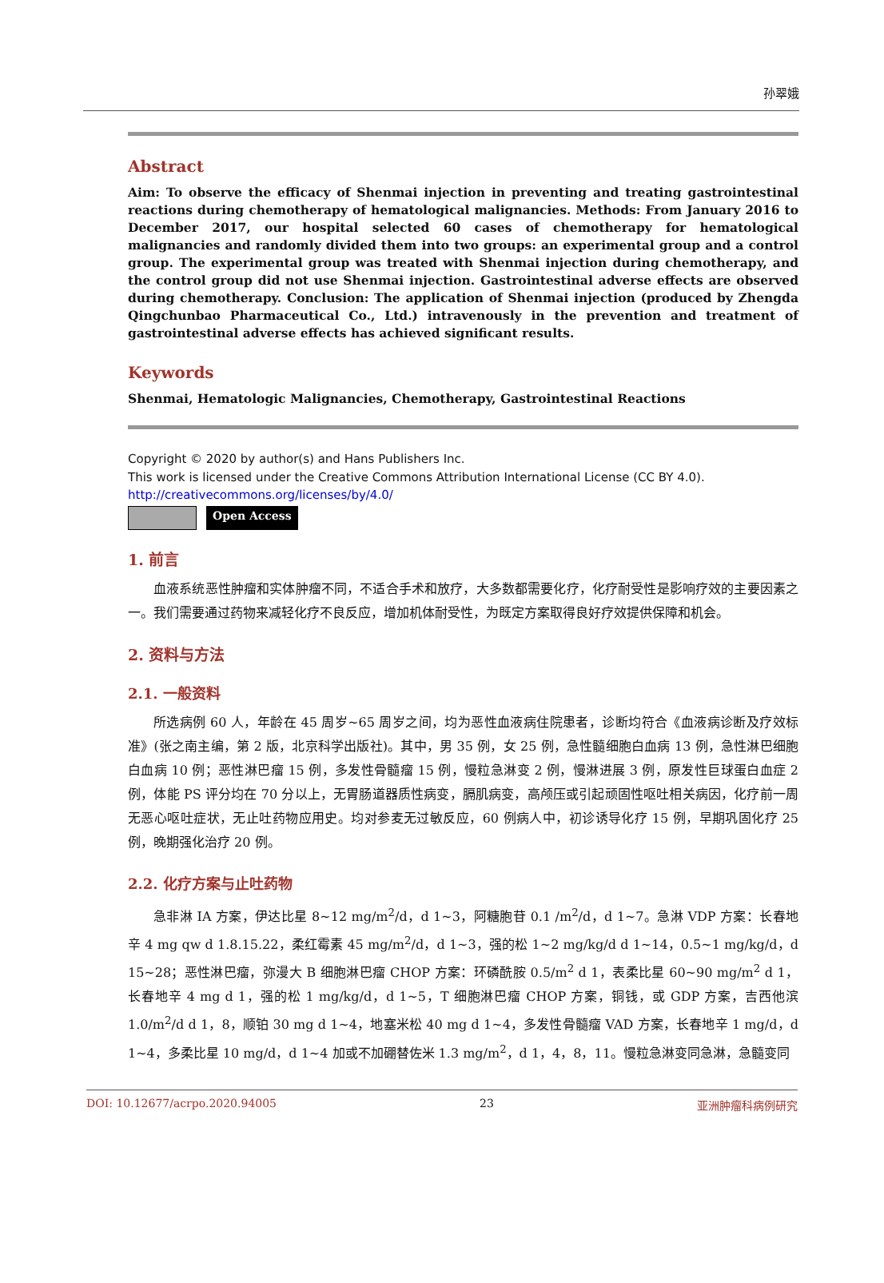孙翠娥
Abstract
Aim: To observe the efficacy of Shenmai injection in preventing and treating gastrointestinal reactions during chemotherapy of hematological malignancies. Methods: From January 2016 to December 2017, our hospital selected 60 cases of chemotherapy for hematological malignancies and randomly divided them into two groups: an experimental group and a control group. The experimental group was treated with Shenmai injection during chemotherapy, and the control group did not use Shenmai injection. Gastrointestinal adverse effects are observed during chemotherapy. Conclusion: The application of Shenmai injection (produced by Zhengda Qingchunbao Pharmaceutical Co., Ltd.) intravenously in the prevention and treatment of gastrointestinal adverse effects has achieved significant results.
Keywords
Shenmai, Hematologic Malignancies, Chemotherapy, Gastrointestinal Reactions
Copyright © 2020 by author(s) and Hans Publishers Inc.
This work is licensed under the Creative Commons Attribution International License (CC BY 4.0).
http://creativecommons.org/licenses/by/4.0/
Open Access
1. 前言
血液系统恶性肿瘤和实体肿瘤不同，不适合手术和放疗，大多数都需要化疗，化疗耐受性是影响疗效的主要因素之一。我们需要通过药物来减轻化疗不良反应，增加机体耐受性，为既定方案取得良好疗效提供保障和机会。
2. 资料与方法
2.1. 一般资料
所选病例 60 人，年龄在 45 周岁~65 周岁之间，均为恶性血液病住院患者，诊断均符合《血液病诊断及疗效标准》(张之南主编，第 2 版，北京科学出版社)。其中，男 35 例，女 25 例，急性髓细胞白血病 13 例，急性淋巴细胞白血病 10 例；恶性淋巴瘤 15 例，多发性骨髓瘤 15 例，慢粒急淋变 2 例，慢淋进展 3 例，原发性巨球蛋白血症 2 例，体能 PS 评分均在 70 分以上，无胃肠道器质性病变，膈肌病变，高颅压或引起顽固性呕吐相关病因，化疗前一周无恶心呕吐症状，无止吐药物应用史。均对参麦无过敏反应，60 例病人中，初诊诱导化疗 15 例，早期巩固化疗 25 例，晚期强化治疗 20 例。
2.2. 化疗方案与止吐药物
急非淋 IA 方案，伊达比星 8~12 mg/m<sup>2</sup>/d，d 1~3，阿糖胞苷 0.1 /m<sup>2</sup>/d，d 1~7。急淋 VDP 方案：长春地辛 4 mg qw d 1.8.15.22，柔红霉素 45 mg/m<sup>2</sup>/d，d 1~3，强的松 1~2 mg/kg/d d 1~14，0.5~1 mg/kg/d，d 15~28；恶性淋巴瘤，弥漫大 B 细胞淋巴瘤 CHOP 方案：环磷酰胺 0.5/m<sup>2</sup> d 1，表柔比星 60~90 mg/m<sup>2</sup> d 1，长春地辛 4 mg d 1，强的松 1 mg/kg/d，d 1~5，T 细胞淋巴瘤 CHOP 方案，铜钱，或 GDP 方案，吉西他滨 1.0/m<sup>2</sup>/d d 1，8，顺铂 30 mg d 1~4，地塞米松 40 mg d 1~4，多发性骨髓瘤 VAD 方案，长春地辛 1 mg/d，d 1~4，多柔比星 10 mg/d，d 1~4 加或不加硼替佐米 1.3 mg/m<sup>2</sup>，d 1，4，8，11。慢粒急淋变同急淋，急髓变同
DOI: 10.12677/acrpo.2020.94005 23 亚洲肿瘤科病例研究